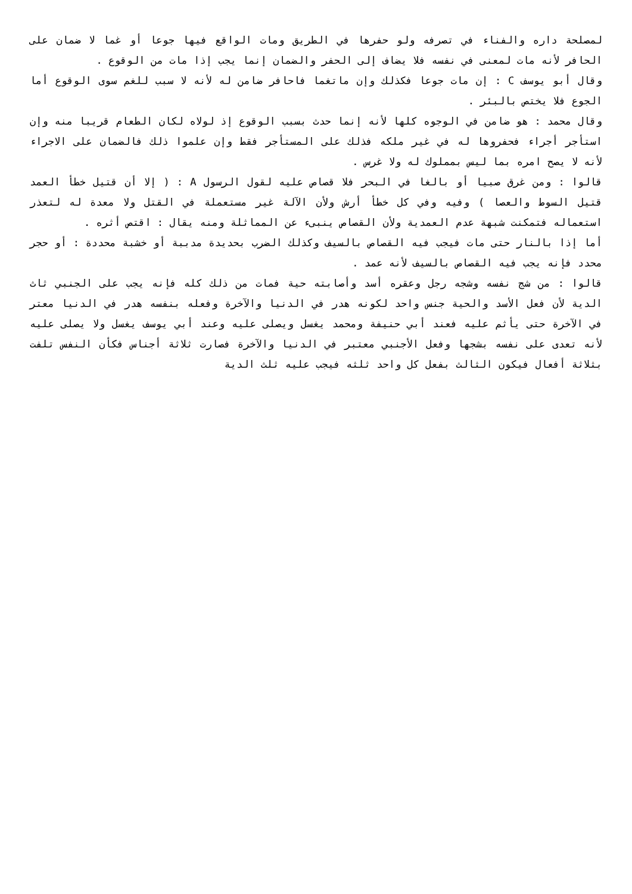لمصلحة داره والفناء في تصرفه ولو حفرها في الطريق ومات الواقع فيها جوعا أو غما لا ضمان على الحافر لأنه مات لمعنى في نفسه فلا يضاف إلى الحفر والضمان إنما يجب إذا مات من الوقوع .
وقال أبو يوسف C : إن مات جوعا فكذلك وإن ماتغما فاحافر ضامن له لأنه لا سبب للغم سوى الوقوع أما الجوع فلا يختص بالبئر .
وقال محمد : هو ضامن في الوجوه كلها لأنه إنما حدث بسبب الوقوع إذ لولاه لكان الطعام قريبا منه وإن استأجر أجراء فحفروها له في غير ملكه فذلك على المستأجر فقط وإن علموا ذلك فالضمان على الاجراء لأنه لا يصح امره بما ليس بمملوك له ولا غرس .
قالوا : ومن غرق صبيا أو بالغا في البحر فلا قصاص عليه لقول الرسول A : ( إلا أن قتيل خطأ العمد قتيل السوط والعصا ) وفيه وفي كل خطأ أرش ولأن الآلة غير مستعملة في القتل ولا معدة له لتعذر استعماله فتمكنت شبهة عدم العمدية ولأن القصاص ينبىء عن المماثلة ومنه يقال : اقتص أثره .
أما إذا بالنار حتى مات فيجب فيه القصاص بالسيف وكذلك الضرب بحديدة مدببة أو خشبة محددة : أو حجر محدد فإنه يجب فيه القصاص بالسيف لأنه عمد .
قالوا : من شج نفسه وشجه رجل وعقره أسد وأصابته حية فمات من ذلك كله فإنه يجب على الجنبي ثاث الدية لأن فعل الأسد والحية جنس واحد لكونه هدر في الدنيا والآخرة وفعله بنفسه هدر في الدنيا معتر في الآخرة حتى يأثم عليه فعند أبي حنيفة ومحمد يغسل ويصلى عليه وعند أبي يوسف يغسل ولا يصلى عليه لأنه تعدى على نفسه بشجها وفعل الأجنبي معتبر في الدنيا والآخرة فصارت ثلاثة أجناس فكأن النفس تلفت بثلاثة أفعال فيكون الثالث بفعل كل واحد ثلثه فيجب عليه ثلث الدية